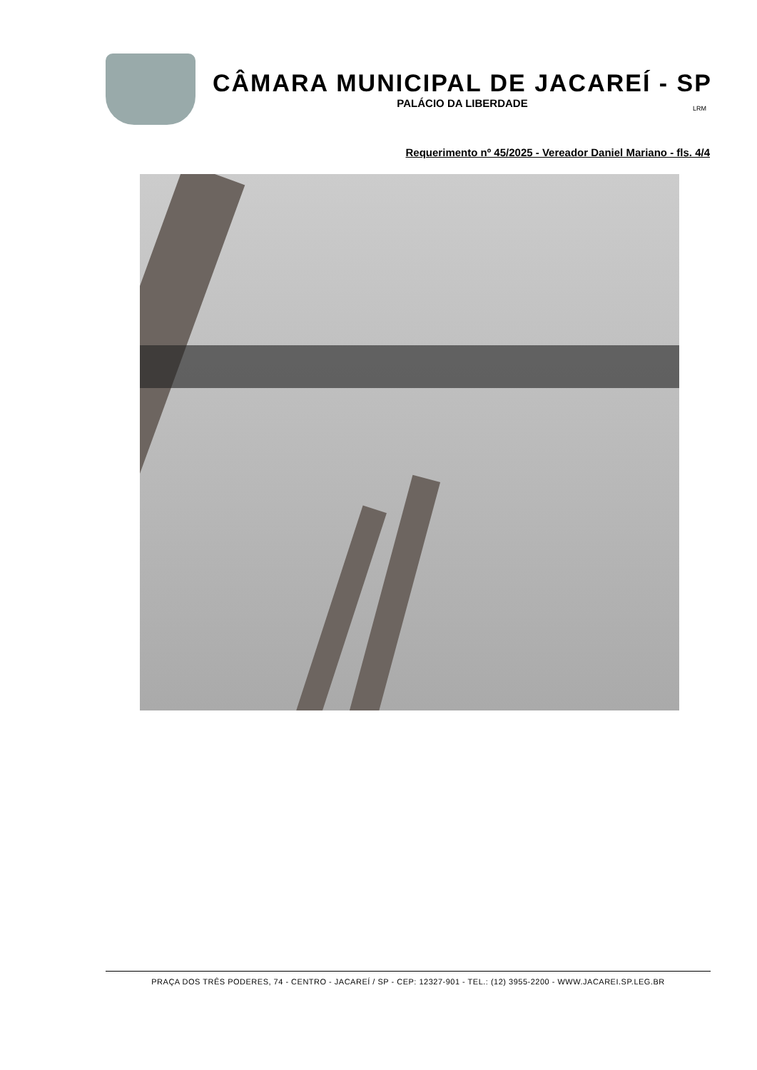CÂMARA MUNICIPAL DE JACAREÍ - SP
PALÁCIO DA LIBERDADE
LRM
Requerimento nº 45/2025 - Vereador Daniel Mariano - fls. 4/4
PRAÇA DOS TRÊS PODERES, 74 - CENTRO - JACAREÍ / SP - CEP: 12327-901 - TEL.: (12) 3955-2200 - WWW.JACAREI.SP.LEG.BR